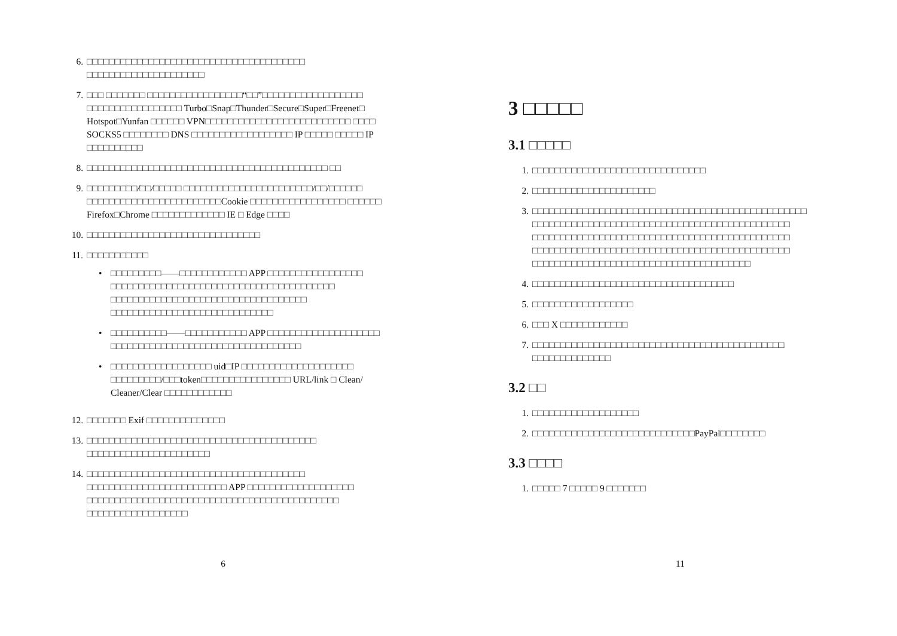6. □□□□□□□□□□□□□□□□□□□□□□□□□□□□□□□□□□□□□□□ □□□□□□□□□□□□□□□□□□□□□
7. □□□ □□□□□□□ □□□□□□□□□□□□□□□□□“□□”□□□□□□□□□□□□□□□□□□ □□□□□□□□□□□□□□□□□ Turbo□Snap□Thunder□Secure□Super□Freenet□ Hotspot□Yunfan □□□□□□ VPN□□□□□□□□□□□□□□□□□□□□□□□□□□ □□□□ SOCKS5 □□□□□□□□ DNS □□□□□□□□□□□□□□□□□□ IP □□□□□ □□□□□ IP □□□□□□□□□□
8. □□□□□□□□□□□□□□□□□□□□□□□□□□□□□□□□□□□□□□□□□□□ □□
9. □□□□□□□□□/□□/□□□□□ □□□□□□□□□□□□□□□□□□□□□□□/□□/□□□□□□ □□□□□□□□□□□□□□□□□□□□□□□□Cookie □□□□□□□□□□□□□□□□□ □□□□□□ Firefox□Chrome □□□□□□□□□□□□□ IE □ Edge □□□□
10. □□□□□□□□□□□□□□□□□□□□□□□□□□□□□□□
11. □□□□□□□□□□□
• □□□□□□□□□——□□□□□□□□□□□□ APP □□□□□□□□□□□□□□□□□ □□□□□□□□□□□□□□□□□□□□□□□□□□□□□□□□□□□□□□□□ □□□□□□□□□□□□□□□□□□□□□□□□□□□□□□□□□□□ □□□□□□□□□□□□□□□□□□□□□□□□□□□□□
• □□□□□□□□□□——□□□□□□□□□□□ APP □□□□□□□□□□□□□□□□□□□□ □□□□□□□□□□□□□□□□□□□□□□□□□□□□□□□□□□
• □□□□□□□□□□□□□□□□□□ uid□IP □□□□□□□□□□□□□□□□□□□□ □□□□□□□□□/□□□token□□□□□□□□□□□□□□□□ URL/link □ Clean/ Cleaner/Clear □□□□□□□□□□□□
12. □□□□□□□ Exif □□□□□□□□□□□□□□
13. □□□□□□□□□□□□□□□□□□□□□□□□□□□□□□□□□□□□□□□□□ □□□□□□□□□□□□□□□□□□□□□□
14. □□□□□□□□□□□□□□□□□□□□□□□□□□□□□□□□□□□□□□□ □□□□□□□□□□□□□□□□□□□□□□□□□ APP □□□□□□□□□□□□□□□□□□□ □□□□□□□□□□□□□□□□□□□□□□□□□□□□□□□□□□□□□□□□□□□□□ □□□□□□□□□□□□□□□□□□
6
3 □□□□□
3.1 □□□□□
1. □□□□□□□□□□□□□□□□□□□□□□□□□□□□□□□
2. □□□□□□□□□□□□□□□□□□□□□□
3. □□□□□□□□□□□□□□□□□□□□□□□□□□□□□□□□□□□□□□□□□□□□□□□□□ □□□□□□□□□□□□□□□□□□□□□□□□□□□□□□□□□□□□□□□□□□□□□□ □□□□□□□□□□□□□□□□□□□□□□□□□□□□□□□□□□□□□□□□□□□□□□ □□□□□□□□□□□□□□□□□□□□□□□□□□□□□□□□□□□□□□□□□□□□□□ □□□□□□□□□□□□□□□□□□□□□□□□□□□□□□□□□□□□□□□
4. □□□□□□□□□□□□□□□□□□□□□□□□□□□□□□□□□□□□
5. □□□□□□□□□□□□□□□□□□
6. □□□ X □□□□□□□□□□□□
7. □□□□□□□□□□□□□□□□□□□□□□□□□□□□□□□□□□□□□□□□□□□□□ □□□□□□□□□□□□□□
3.2 □□
1. □□□□□□□□□□□□□□□□□□□
2. □□□□□□□□□□□□□□□□□□□□□□□□□□□□□PayPal□□□□□□□□
3.3 □□□□
1. □□□□□ 7 □□□□□ 9 □□□□□□□
11